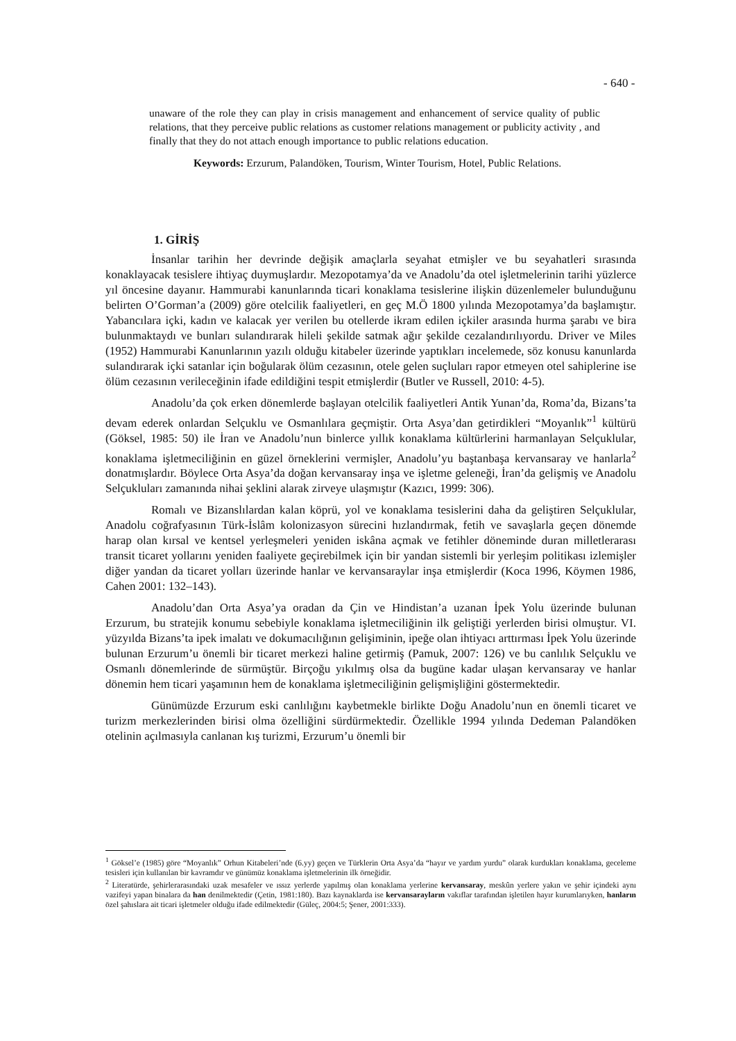- 640 -
unaware of the role they can play in crisis management and enhancement of service quality of public relations, that they perceive public relations as customer relations management or publicity activity , and finally that they do not attach enough importance to public relations education.
Keywords: Erzurum, Palandöken, Tourism, Winter Tourism, Hotel, Public Relations.
1. GİRİŞ
İnsanlar tarihin her devrinde değişik amaçlarla seyahat etmişler ve bu seyahatleri sırasında konaklayacak tesislere ihtiyaç duymuşlardır. Mezopotamya’da ve Anadolu’da otel işletmelerinin tarihi yüzlerce yıl öncesine dayanır. Hammurabi kanunlarında ticari konaklama tesislerine ilişkin düzenlemeler bulunduğunu belirten O’Gorman’a (2009) göre otelcilik faaliyetleri, en geç M.Ö 1800 yılında Mezopotamya’da başlamıştır. Yabancılara içki, kadın ve kalacak yer verilen bu otellerde ikram edilen içkiler arasında hurma şarabı ve bira bulunmaktaydı ve bunları sulandırarak hileli şekilde satmak ağır şekilde cezalandırılıyordu. Driver ve Miles (1952) Hammurabi Kanunlarının yazılı olduğu kitabeler üzerinde yaptıkları incelemede, söz konusu kanunlarda sulandırarak içki satanlar için boğularak ölüm cezasının, otele gelen suçluları rapor etmeyen otel sahiplerine ise ölüm cezasının verileceğinin ifade edildiğini tespit etmişlerdir (Butler ve Russell, 2010: 4-5).
Anadolu’da çok erken dönemlerde başlayan otelcilik faaliyetleri Antik Yunan’da, Roma’da, Bizans’ta devam ederek onlardan Selçuklu ve Osmanlılara geçmiştir. Orta Asya’dan getirdikleri “Moyanlık”<sup>1</sup> kültürü (Göksel, 1985: 50) ile İran ve Anadolu’nun binlerce yıllık konaklama kültürlerini harmanlayan Selçuklular, konaklama işletmeciliğinin en güzel örneklerini vermişler, Anadolu’yu baştanbaşa kervansaray ve hanlarla<sup>2</sup> donatmışlardır. Böylece Orta Asya’da doğan kervansaray inşa ve işletme geleneği, İran’da gelişmiş ve Anadolu Selçukluları zamanında nihai şeklini alarak zirveye ulaşmıştır (Kazıcı, 1999: 306).
Romalı ve Bizanslılardan kalan köprü, yol ve konaklama tesislerini daha da geliştiren Selçuklular, Anadolu coğrafyasının Türk-İslâm kolonizasyon sürecini hızlandırmak, fetih ve savaşlarla geçen dönemde harap olan kırsal ve kentsel yerleşmeleri yeniden iskâna açmak ve fetihler döneminde duran milletlerarası transit ticaret yollarını yeniden faaliyete geçirebilmek için bir yandan sistemli bir yerleşim politikası izlemişler diğer yandan da ticaret yolları üzerinde hanlar ve kervansaraylar inşa etmişlerdir (Koca 1996, Köymen 1986, Cahen 2001: 132–143).
Anadolu’dan Orta Asya’ya oradan da Çin ve Hindistan’a uzanan İpek Yolu üzerinde bulunan Erzurum, bu stratejik konumu sebebiyle konaklama işletmeciliğinin ilk geliştiği yerlerden birisi olmuştur. VI. yüzyılda Bizans’ta ipek imalatı ve dokumacılığının gelişiminin, ipeğe olan ihtiyacı arttırması İpek Yolu üzerinde bulunan Erzurum’u önemli bir ticaret merkezi haline getirmiş (Pamuk, 2007: 126) ve bu canlılık Selçuklu ve Osmanlı dönemlerinde de sürmüştür. Birçoğu yıkılmış olsa da bugüne kadar ulaşan kervansaray ve hanlar dönemin hem ticari yaşamının hem de konaklama işletmeciliğinin gelişmişliğini göstermektedir.
Günümüzde Erzurum eski canlılığını kaybetmekle birlikte Doğu Anadolu’nun en önemli ticaret ve turizm merkezlerinden birisi olma özelliğini sürdürmektedir. Özellikle 1994 yılında Dedeman Palandöken otelinin açılmasıyla canlanan kış turizmi, Erzurum’u önemli bir
<sup>1</sup> Göksel’e (1985) göre “Moyanlık” Orhun Kitabeleri’nde (6.yy) geçen ve Türklerin Orta Asya’da “hayır ve yardım yurdu” olarak kurdukları konaklama, geceleme tesisleri için kullanılan bir kavramdır ve günümüz konaklama işletmelerinin ilk örneğidir.
<sup>2</sup> Literatürde, şehirlerarasındaki uzak mesafeler ve ıssız yerlerde yapılmış olan konaklama yerlerine kervansaray, meskûn yerlere yakın ve şehir içindeki aynı vazifeyi yapan binalara da han denilmektedir (Çetin, 1981:180). Bazı kaynaklarda ise kervansarayların vakıflar tarafından işletilen hayır kurumlarıyken, hanların özel şahıslara ait ticari işletmeler olduğu ifade edilmektedir (Güleç, 2004:5; Şener, 2001:333).